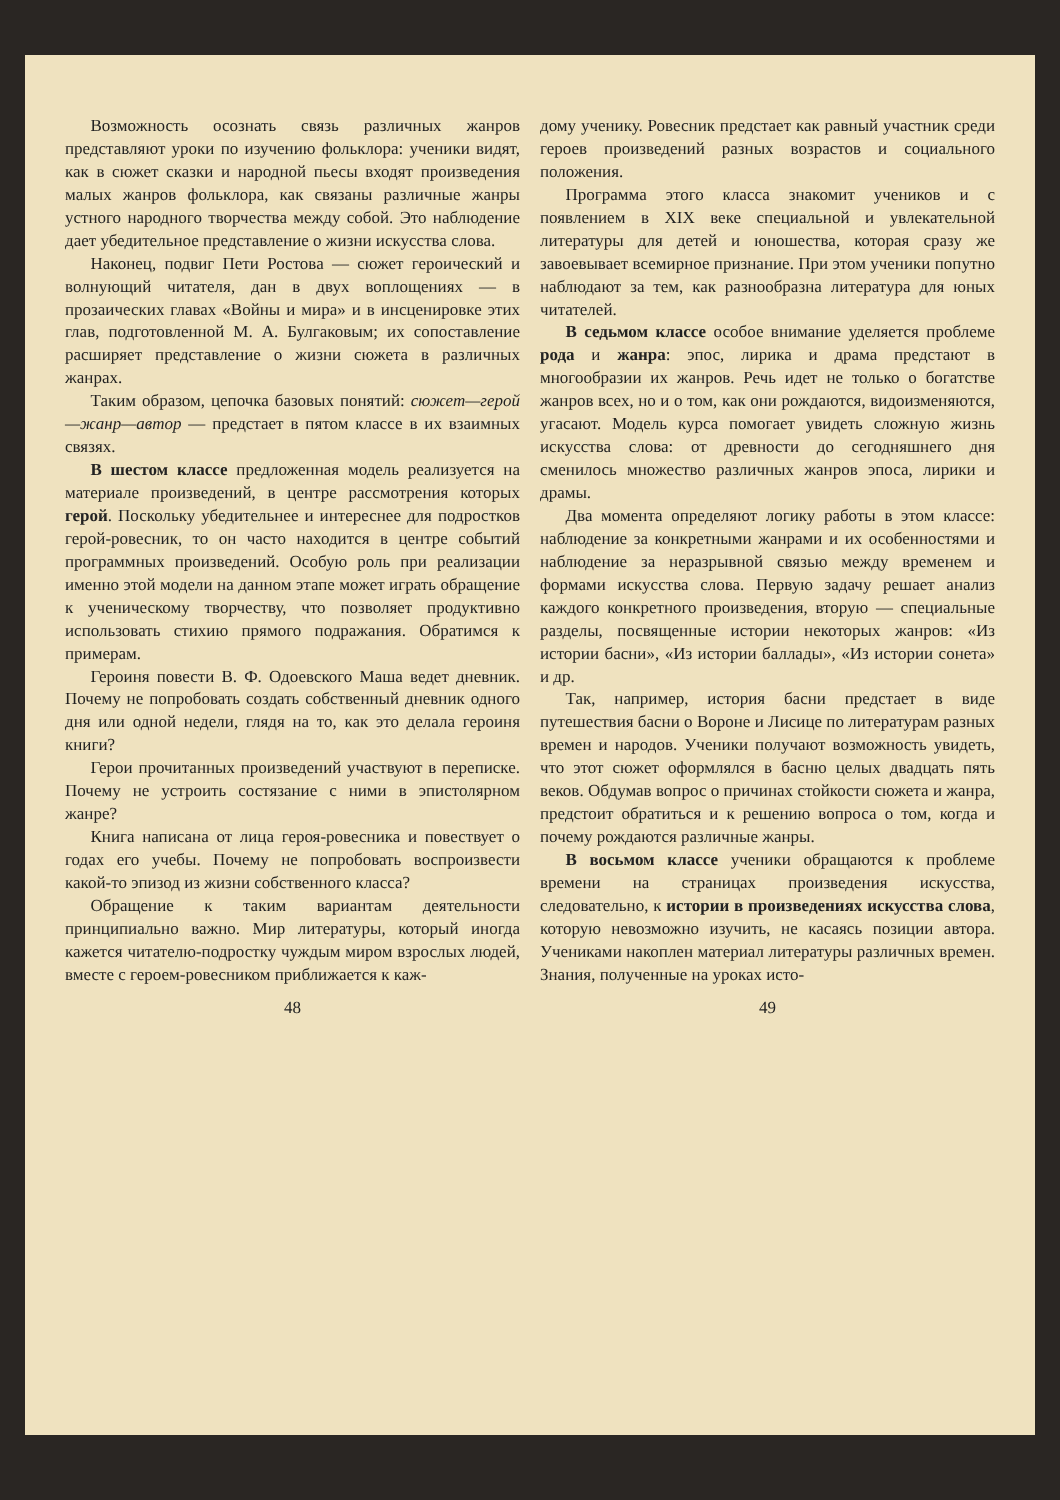Возможность осознать связь различных жанров представляют уроки по изучению фольклора: ученики видят, как в сюжет сказки и народной пьесы входят произведения малых жанров фольклора, как связаны различные жанры устного народного творчества между собой. Это наблюдение дает убедительное представление о жизни искусства слова.
Наконец, подвиг Пети Ростова — сюжет героический и волнующий читателя, дан в двух воплощениях — в прозаических главах «Войны и мира» и в инсценировке этих глав, подготовленной М. А. Булгаковым; их сопоставление расширяет представление о жизни сюжета в различных жанрах.
Таким образом, цепочка базовых понятий: сюжет—герой—жанр—автор — предстает в пятом классе в их взаимных связях.
В шестом классе предложенная модель реализуется на материале произведений, в центре рассмотрения которых герой. Поскольку убедительнее и интереснее для подростков герой-ровесник, то он часто находится в центре событий программных произведений. Особую роль при реализации именно этой модели на данном этапе может играть обращение к ученическому творчеству, что позволяет продуктивно использовать стихию прямого подражания. Обратимся к примерам.
Героиня повести В. Ф. Одоевского Маша ведет дневник. Почему не попробовать создать собственный дневник одного дня или одной недели, глядя на то, как это делала героиня книги?
Герои прочитанных произведений участвуют в переписке. Почему не устроить состязание с ними в эпистолярном жанре?
Книга написана от лица героя-ровесника и повествует о годах его учебы. Почему не попробовать воспроизвести какой-то эпизод из жизни собственного класса?
Обращение к таким вариантам деятельности принципиально важно. Мир литературы, который иногда кажется читателю-подростку чуждым миром взрослых людей, вместе с героем-ровесником приближается к каж-
48
дому ученику. Ровесник предстает как равный участник среди героев произведений разных возрастов и социального положения.
Программа этого класса знакомит учеников и с появлением в XIX веке специальной и увлекательной литературы для детей и юношества, которая сразу же завоевывает всемирное признание. При этом ученики попутно наблюдают за тем, как разнообразна литература для юных читателей.
В седьмом классе особое внимание уделяется проблеме рода и жанра: эпос, лирика и драма предстают в многообразии их жанров. Речь идет не только о богатстве жанров всех, но и о том, как они рождаются, видоизменяются, угасают. Модель курса помогает увидеть сложную жизнь искусства слова: от древности до сегодняшнего дня сменилось множество различных жанров эпоса, лирики и драмы.
Два момента определяют логику работы в этом классе: наблюдение за конкретными жанрами и их особенностями и наблюдение за неразрывной связью между временем и формами искусства слова. Первую задачу решает анализ каждого конкретного произведения, вторую — специальные разделы, посвященные истории некоторых жанров: «Из истории басни», «Из истории баллады», «Из истории сонета» и др.
Так, например, история басни предстает в виде путешествия басни о Вороне и Лисице по литературам разных времен и народов. Ученики получают возможность увидеть, что этот сюжет оформлялся в басню целых двадцать пять веков. Обдумав вопрос о причинах стойкости сюжета и жанра, предстоит обратиться и к решению вопроса о том, когда и почему рождаются различные жанры.
В восьмом классе ученики обращаются к проблеме времени на страницах произведения искусства, следовательно, к истории в произведениях искусства слова, которую невозможно изучить, не касаясь позиции автора. Учениками накоплен материал литературы различных времен. Знания, полученные на уроках исто-
49